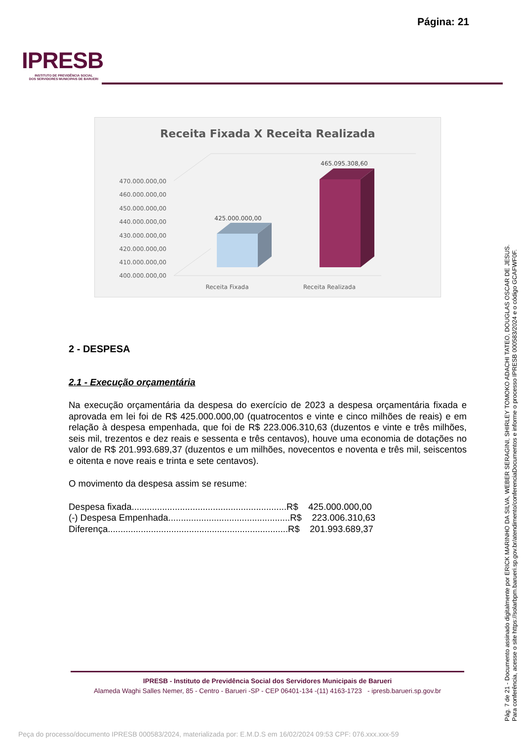Página: 21
IPRESB
INSTITUTO DE PREVIDÊNCIA SOCIAL
DOS SERVIDORES MUNICIPAIS DE BARUERI
Receita Fixada X Receita Realizada
470.000.000,00
460.000.000,00
450.000.000,00
440.000.000,00
430.000.000,00
420.000.000,00
410.000.000,00
400.000.000,00
425.000.000,00
465.095.308,60
Receita Fixada
Receita Realizada
2 - DESPESA
2.1 - Execução orçamentária
Na execução orçamentária da despesa do exercício de 2023 a despesa orçamentária fixada e aprovada em lei foi de R$ 425.000.000,00 (quatrocentos e vinte e cinco milhões de reais) e em relação à despesa empenhada, que foi de R$ 223.006.310,63 (duzentos e vinte e três milhões, seis mil, trezentos e dez reais e sessenta e três centavos), houve uma economia de dotações no valor de R$ 201.993.689,37 (duzentos e um milhões, novecentos e noventa e três mil, seiscentos e oitenta e nove reais e trinta e sete centavos).
O movimento da despesa assim se resume:
Despesa fixada.............................................................R$ 425.000.000,00
(-) Despesa Empenhada................................................R$ 223.006.310,63
Diferença.......................................................................R$ 201.993.689,37
IPRESB - Instituto de Previdência Social dos Servidores Municipais de Barueri
Alameda Waghi Salles Nemer, 85 - Centro - Barueri -SP - CEP 06401-134 -(11) 4163-1723 - ipresb.barueri.sp.gov.br
Pág. 7 de 21 - Documento assinado digitalmente por ERICK MARINHO DA SILVA, WEBER SERAGINI, SHIRLEY TOMOKO ADACHI TATEO, DOUGLAS OSCAR DE JESUS.
Para conferência, acesse o site https://solarbpm.barueri.sp.gov.br/atendimento/conferenciaDocumentos e informe o processo IPRESB 000583/2024 e o código GCAFWF0F.
Peça do processo/documento IPRESB 000583/2024, materializada por: E.M.D.S em 16/02/2024 09:53 CPF: 076.xxx.xxx-59